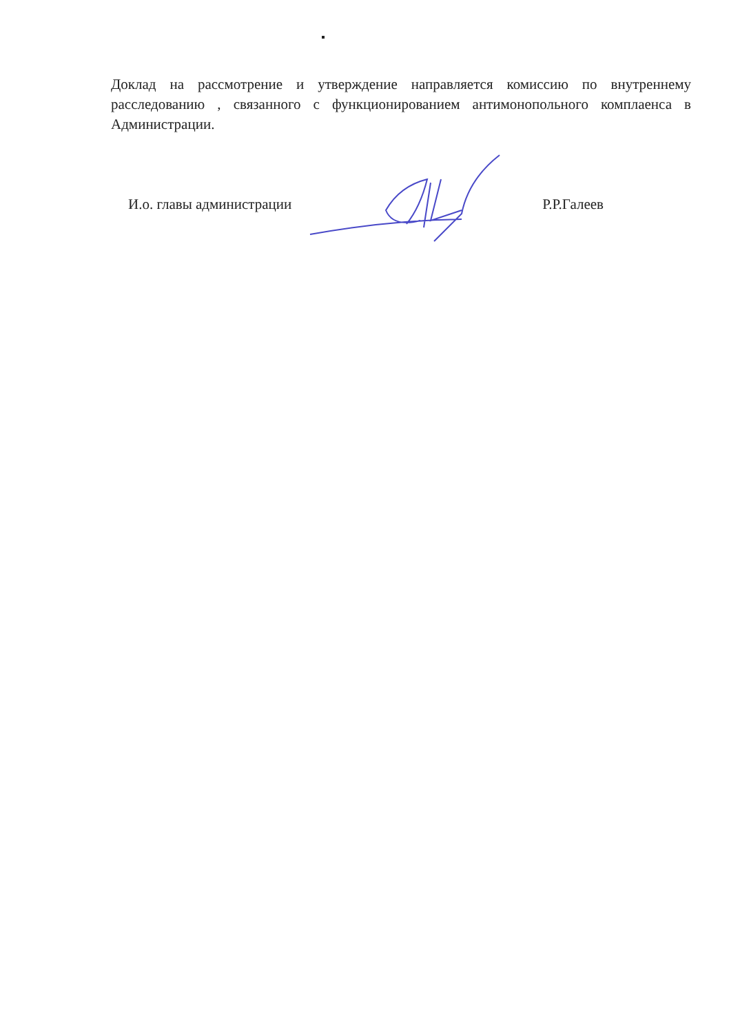Доклад на рассмотрение и утверждение направляется комиссию по внутреннему расследованию , связанного с функционированием антимонопольного комплаенса в Администрации.
И.о. главы администрации Р.Р.Галеев